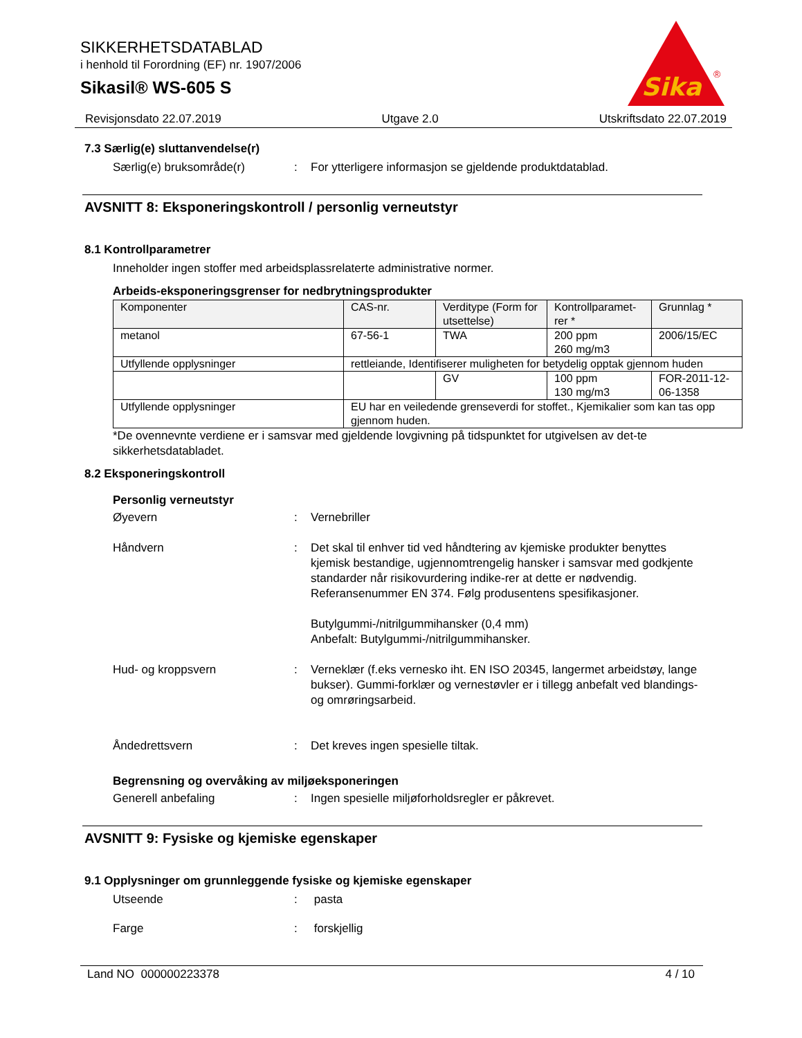SIKKERHETSDATABLAD
i henhold til Forordning (EF) nr. 1907/2006
Sikasil® WS-605 S
Sika
®
Revisjonsdato 22.07.2019 Utgave 2.0 Utskriftsdato 22.07.2019
7.3 Særlig(e) sluttanvendelse(r)
Særlig(e) bruksområde(r) : For ytterligere informasjon se gjeldende produktdatablad.
AVSNITT 8: Eksponeringskontroll / personlig verneutstyr
8.1 Kontrollparametrer
Inneholder ingen stoffer med arbeidsplassrelaterte administrative normer.
Arbeids-eksponeringsgrenser for nedbrytningsprodukter
| Komponenter | CAS-nr. | Verditype (Form for utsettelse) | Kontrollparamet-rer * | Grunnlag * |
| --- | --- | --- | --- | --- |
| metanol | 67-56-1 | TWA | 200 ppm 260 mg/m3 | 2006/15/EC |
| Utfyllende opplysninger | rettleiande, Identifiserer muligheten for betydelig opptak gjennom huden | | | |
| | | GV | 100 ppm 130 mg/m3 | FOR-2011-12-06-1358 |
| Utfyllende opplysninger | EU har en veiledende grenseverdi for stoffet., Kjemikalier som kan tas opp gjennom huden. | | | |
*De ovennevnte verdiene er i samsvar med gjeldende lovgivning på tidspunktet for utgivelsen av det-te sikkerhetsdatabladet.
8.2 Eksponeringskontroll
Personlig verneutstyr
Øyevern : Vernebriller
Håndvern : Det skal til enhver tid ved håndtering av kjemiske produkter benyttes kjemisk bestandige, ugjennomtrengelig hansker i samsvar med godkjente standarder når risikovurdering indike-rer at dette er nødvendig. Referansenummer EN 374. Følg produsentens spesifikasjoner.
Butylgummi-/nitrilgummihansker (0,4 mm)
Anbefalt: Butylgummi-/nitrilgummihansker.
Hud- og kroppsvern : Verneklær (f.eks vernesko iht. EN ISO 20345, langermet arbeidstøy, lange bukser). Gummi-forklær og vernestøvler er i tillegg anbefalt ved blandings- og omrøringsarbeid.
Åndedrettsvern : Det kreves ingen spesielle tiltak.
Begrensning og overvåking av miljøeksponeringen
Generell anbefaling : Ingen spesielle miljøforholdsregler er påkrevet.
AVSNITT 9: Fysiske og kjemiske egenskaper
9.1 Opplysninger om grunnleggende fysiske og kjemiske egenskaper
Utseende : pasta
Farge : forskjellig
Land NO 000000223378 4 / 10